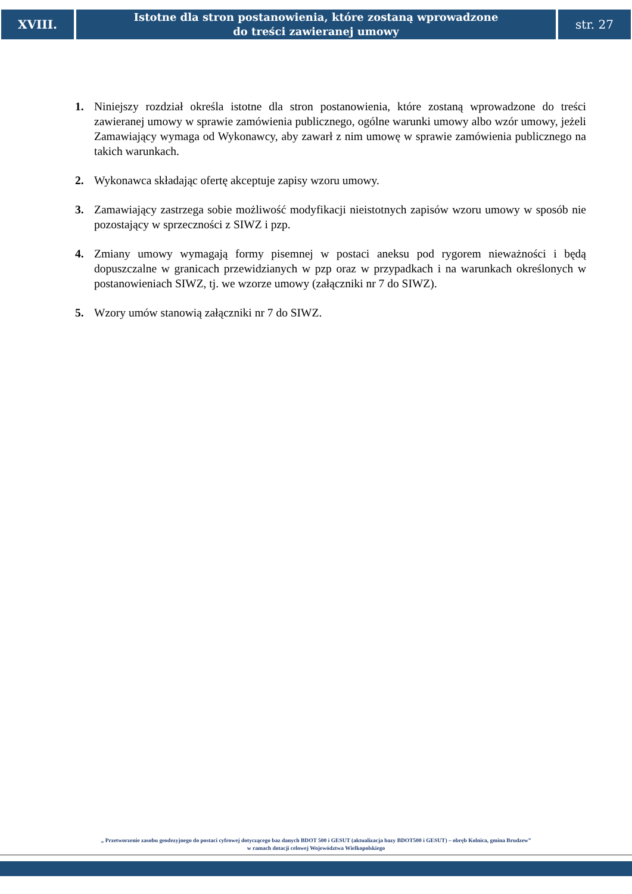XVIII.
Istotne dla stron postanowienia, które zostaną wprowadzone
do treści zawieranej umowy
str. 27
1. Niniejszy rozdział określa istotne dla stron postanowienia, które zostaną wprowadzone do treści zawieranej umowy w sprawie zamówienia publicznego, ogólne warunki umowy albo wzór umowy, jeżeli Zamawiający wymaga od Wykonawcy, aby zawarł z nim umowę w sprawie zamówienia publicznego na takich warunkach.
2. Wykonawca składając ofertę akceptuje zapisy wzoru umowy.
3. Zamawiający zastrzega sobie możliwość modyfikacji nieistotnych zapisów wzoru umowy w sposób nie pozostający w sprzeczności z SIWZ i pzp.
4. Zmiany umowy wymagają formy pisemnej w postaci aneksu pod rygorem nieważności i będą dopuszczalne w granicach przewidzianych w pzp oraz w przypadkach i na warunkach określonych w postanowieniach SIWZ, tj. we wzorze umowy (załączniki nr 7 do SIWZ).
5. Wzory umów stanowią załączniki nr 7 do SIWZ.
„ Przetworzenie zasobu geodezyjnego do postaci cyfrowej dotyczącego baz danych BDOT 500 i GESUT (aktualizacja bazy BDOT500 i GESUT) – obręb Kolnica, gmina Brudzew”
w ramach dotacji celowej Województwa Wielkopolskiego